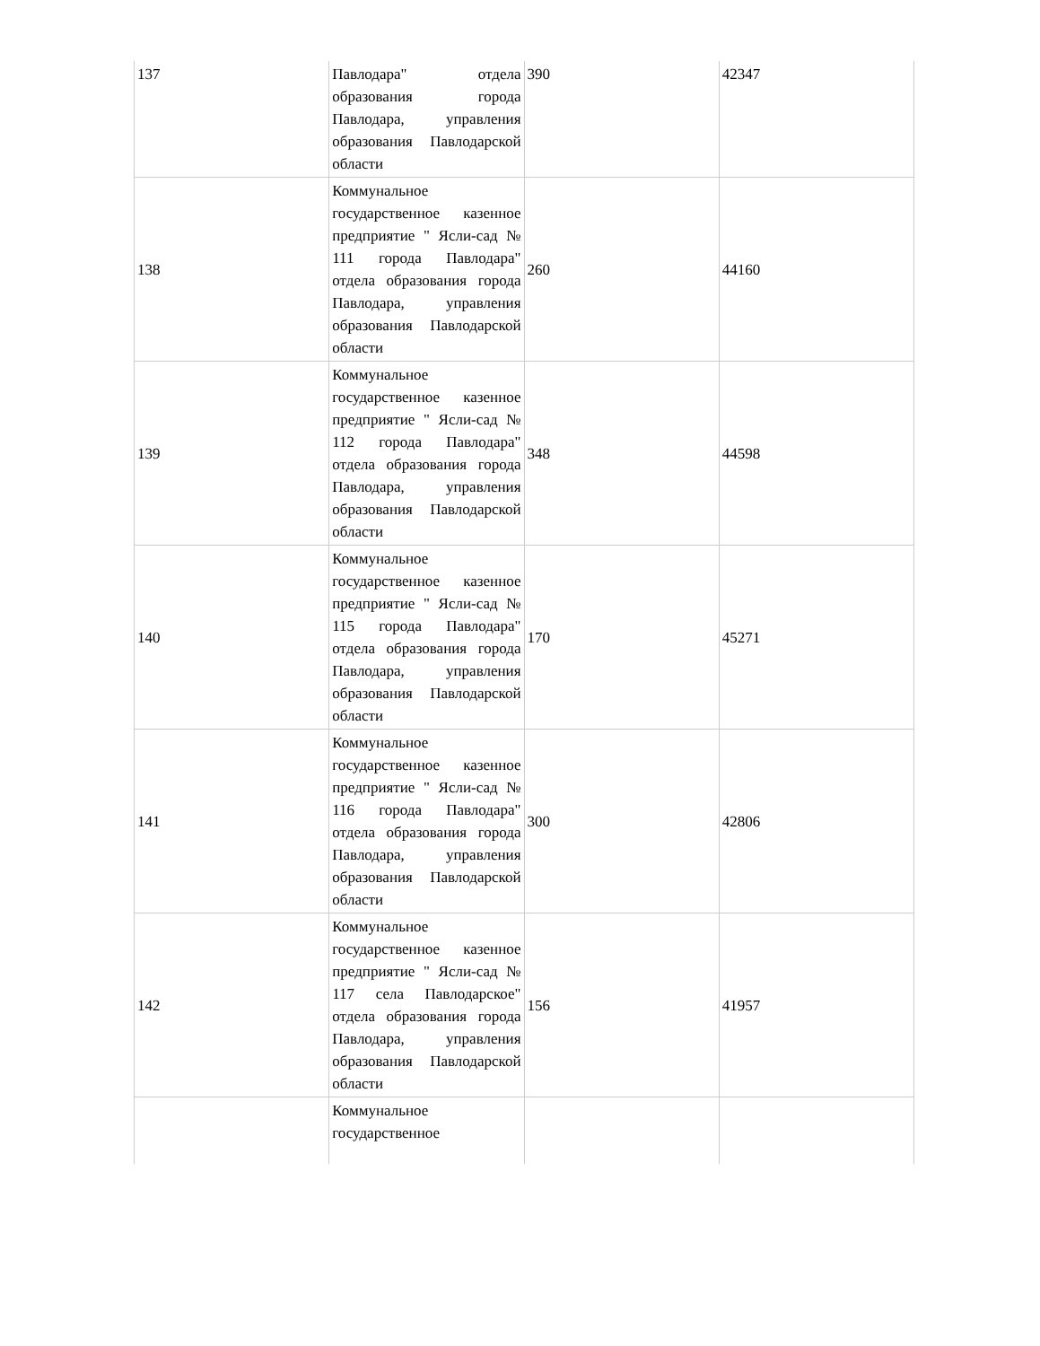| 137 | Павлодара" отдела образования города Павлодара, управления образования Павлодарской области | 390 | 42347 |
| 138 | Коммунальное государственное казенное предприятие " Ясли-сад № 111 города Павлодара" отдела образования города Павлодара, управления образования Павлодарской области | 260 | 44160 |
| 139 | Коммунальное государственное казенное предприятие " Ясли-сад № 112 города Павлодара" отдела образования города Павлодара, управления образования Павлодарской области | 348 | 44598 |
| 140 | Коммунальное государственное казенное предприятие " Ясли-сад № 115 города Павлодара" отдела образования города Павлодара, управления образования Павлодарской области | 170 | 45271 |
| 141 | Коммунальное государственное казенное предприятие " Ясли-сад № 116 города Павлодара" отдела образования города Павлодара, управления образования Павлодарской области | 300 | 42806 |
| 142 | Коммунальное государственное казенное предприятие " Ясли-сад № 117 села Павлодарское" отдела образования города Павлодара, управления образования Павлодарской области | 156 | 41957 |
| | Коммунальное государственное | | |